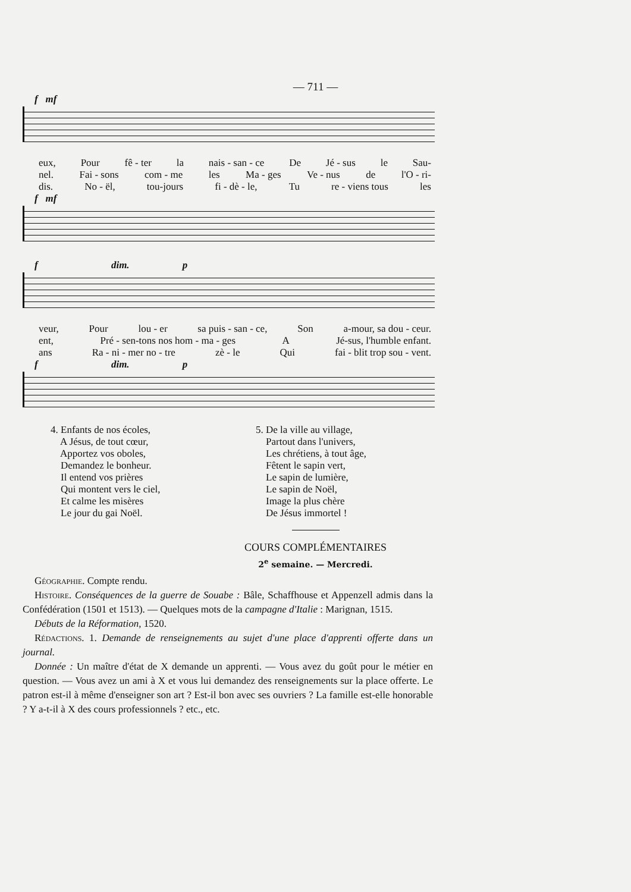— 711 —
f mf
eux, Pour fê - ter la nais - san - ce De Jé - sus le Sau-
nel. Fai - sons com - me les Ma - ges Ve - nus de l'O - ri-
dis. No - ël, tou-jours fi - dè - le, Tu re - viens tous les
f mf
f dim. p
veur, Pour lou - er sa puis - san - ce, Son a-mour, sa dou - ceur.
ent, Pré - sen-tons nos hom - ma - ges A Jé-sus, l'humble enfant.
ans Ra - ni - mer no - tre zè - le Qui fai - blit trop sou - vent.
f dim. p
4. Enfants de nos écoles,
A Jésus, de tout cœur,
Apportez vos oboles,
Demandez le bonheur.
Il entend vos prières
Qui montent vers le ciel,
Et calme les misères
Le jour du gai Noël.
5. De la ville au village,
Partout dans l'univers,
Les chrétiens, à tout âge,
Fêtent le sapin vert,
Le sapin de lumière,
Le sapin de Noël,
Image la plus chère
De Jésus immortel !
COURS COMPLÉMENTAIRES
2<sup>e</sup> semaine. — Mercredi.
Géographie. Compte rendu.
Histoire. Conséquences de la guerre de Souabe : Bâle, Schaffhouse et Appenzell admis dans la Confédération (1501 et 1513). — Quelques mots de la campagne d'Italie : Marignan, 1515.
Débuts de la Réformation, 1520.
Rédactions. 1. Demande de renseignements au sujet d'une place d'apprenti offerte dans un journal.
Donnée : Un maître d'état de X demande un apprenti. — Vous avez du goût pour le métier en question. — Vous avez un ami à X et vous lui demandez des renseignements sur la place offerte. Le patron est-il à même d'enseigner son art ? Est-il bon avec ses ouvriers ? La famille est-elle honorable ? Y a-t-il à X des cours professionnels ? etc., etc.